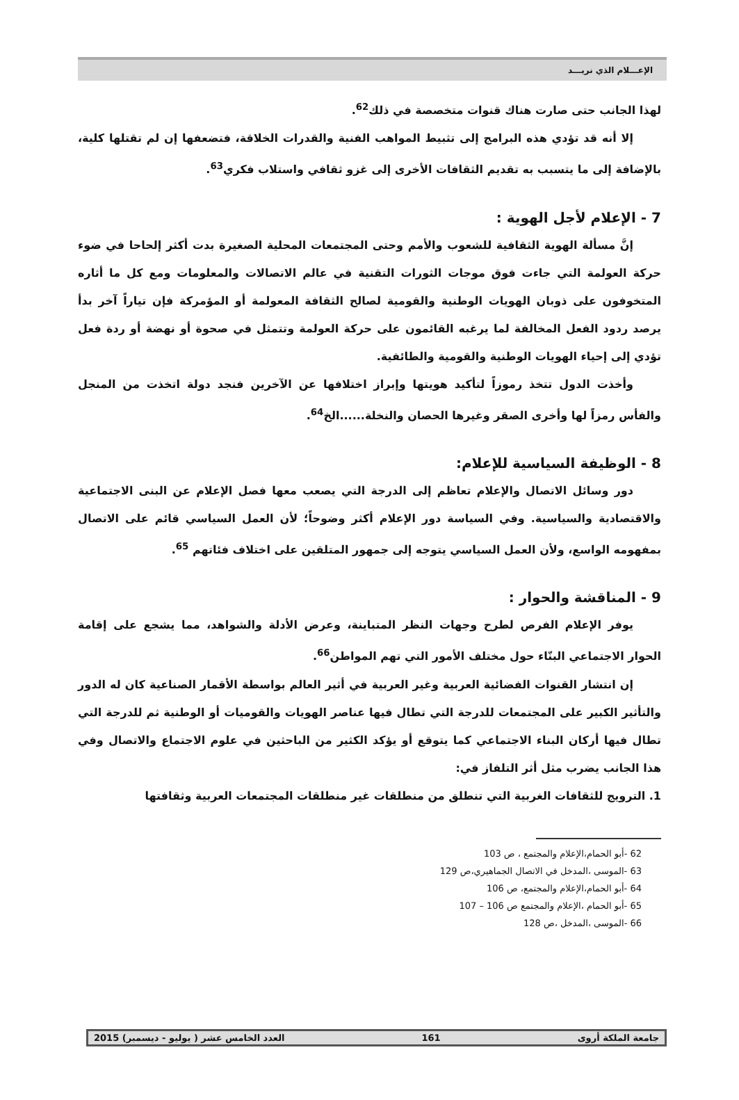الإعـــلام الذي نريـــد
لهذا الجانب حتى صارت هناك قنوات متخصصة في ذلك<sup>62</sup>.
إلا أنه قد تؤدي هذه البرامج إلى تثبيط المواهب الفنية والقدرات الخلاقة، فتضعفها إن لم تقتلها كلية، بالإضافة إلى ما يتسبب به تقديم الثقافات الأخرى إلى غزو ثقافي واستلاب فكري<sup>63</sup>.
7 - الإعلام لأجل الهوية :
إنَّ مسألة الهوية الثقافية للشعوب والأمم وحتى المجتمعات المحلية الصغيرة بدت أكثر إلحاحا في ضوء حركة العولمة التي جاءت فوق موجات الثورات التقنية في عالم الاتصالات والمعلومات ومع كل ما أثاره المتخوفون على ذوبان الهويات الوطنية والقومية لصالح الثقافة المعولمة أو المؤمركة فإن تياراً آخر بدأ يرصد ردود الفعل المخالفة لما يرغبه القائمون على حركة العولمة وتتمثل في صحوة أو نهضة أو ردة فعل تؤدي إلى إحياء الهويات الوطنية والقومية والطائفية.
وأخذت الدول تتخذ رموزاً لتأكيد هويتها وإبراز اختلافها عن الآخرين فنجد دولة اتخذت من المنجل والفأس رمزاً لها وأخرى الصقر وغيرها الحصان والنخلة......الخ<sup>64</sup>.
8 - الوظيفة السياسية للإعلام:
دور وسائل الاتصال والإعلام تعاظم إلى الدرجة التي يصعب معها فصل الإعلام عن البنى الاجتماعية والاقتصادية والسياسية. وفي السياسة دور الإعلام أكثر وضوحاً؛ لأن العمل السياسي قائم على الاتصال بمفهومه الواسع، ولأن العمل السياسي يتوجه إلى جمهور المتلقين على اختلاف فئاتهم <sup>65</sup>.
9 - المناقشة والحوار :
يوفر الإعلام الفرص لطرح وجهات النظر المتباينة، وعرض الأدلة والشواهد، مما يشجع على إقامة الحوار الاجتماعي البنّاء حول مختلف الأمور التي تهم المواطن<sup>66</sup>.
إن انتشار القنوات الفضائية العربية وغير العربية في أثير العالم بواسطة الأقمار الصناعية كان له الدور والتأثير الكبير على المجتمعات للدرجة التي تطال فيها عناصر الهويات والقوميات أو الوطنية ثم للدرجة التي تطال فيها أركان البناء الاجتماعي كما يتوقع أو يؤكد الكثير من الباحثين في علوم الاجتماع والاتصال وفي هذا الجانب يضرب مثل أثر التلفاز في:
1. الترويج للثقافات الغربية التي تنطلق من منطلقات غير منطلقات المجتمعات العربية وثقافتها
62 -أبو الحمام،الإعلام والمجتمع ، ص 103
63 -الموسى ،المدخل في الاتصال الجماهيري،ص 129
64 -أبو الحمام،الإعلام والمجتمع، ص 106
65 -أبو الحمام ،الإعلام والمجتمع ص 106 – 107
66 -الموسى ،المدخل ،ص 128
جامعة الملكة أروى 161 العدد الخامس عشر ( يوليو - ديسمبر) 2015